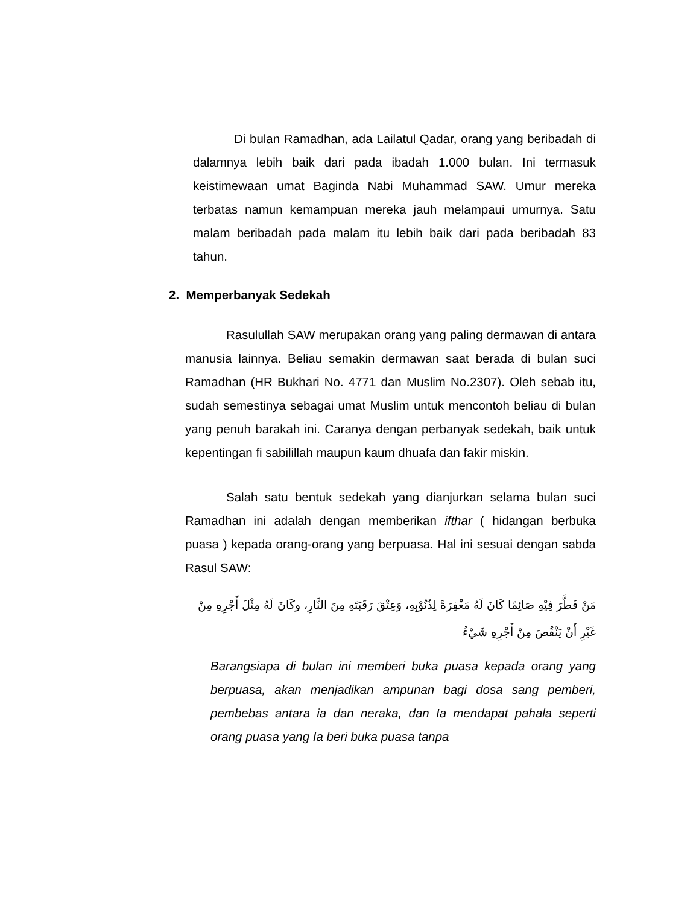Di bulan Ramadhan, ada Lailatul Qadar, orang yang beribadah di dalamnya lebih baik dari pada ibadah 1.000 bulan. Ini termasuk keistimewaan umat Baginda Nabi Muhammad SAW. Umur mereka terbatas namun kemampuan mereka jauh melampaui umurnya. Satu malam beribadah pada malam itu lebih baik dari pada beribadah 83 tahun.
2. Memperbanyak Sedekah
Rasulullah SAW merupakan orang yang paling dermawan di antara manusia lainnya. Beliau semakin dermawan saat berada di bulan suci Ramadhan (HR Bukhari No. 4771 dan Muslim No.2307). Oleh sebab itu, sudah semestinya sebagai umat Muslim untuk mencontoh beliau di bulan yang penuh barakah ini. Caranya dengan perbanyak sedekah, baik untuk kepentingan fi sabilillah maupun kaum dhuafa dan fakir miskin.
Salah satu bentuk sedekah yang dianjurkan selama bulan suci Ramadhan ini adalah dengan memberikan ifthar ( hidangan berbuka puasa ) kepada orang-orang yang berpuasa. Hal ini sesuai dengan sabda Rasul SAW:
مَنْ فَطَّرَ فِيْهِ صَائِمًا كَانَ لَهُ مَغْفِرَةً لِذُنُوْبِهِ، وَعِتْقَ رَقَبَتَهِ مِنَ النَّارِ، وكَانَ لَهُ مِثْلَ أَجْرِهِ مِنْ غَيْرِ أَنْ يَنْقُصَ مِنْ أَجْرِهِ شَيْءٌ
Barangsiapa di bulan ini memberi buka puasa kepada orang yang berpuasa, akan menjadikan ampunan bagi dosa sang pemberi, pembebas antara ia dan neraka, dan Ia mendapat pahala seperti orang puasa yang Ia beri buka puasa tanpa